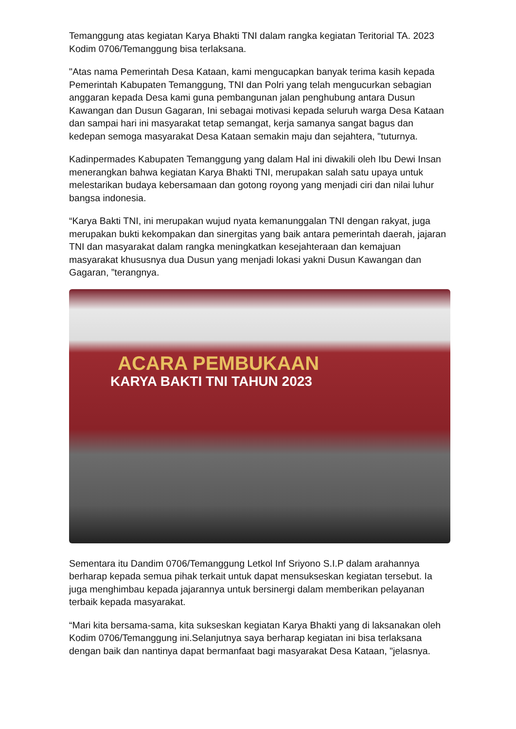Temanggung atas kegiatan Karya Bhakti TNI dalam rangka kegiatan Teritorial TA. 2023 Kodim 0706/Temanggung bisa terlaksana.
"Atas nama Pemerintah Desa Kataan, kami mengucapkan banyak terima kasih kepada Pemerintah Kabupaten Temanggung, TNI dan Polri yang telah mengucurkan sebagian anggaran kepada Desa kami guna pembangunan jalan penghubung antara Dusun Kawangan dan Dusun Gagaran, Ini sebagai motivasi kepada seluruh warga Desa Kataan dan sampai hari ini masyarakat tetap semangat, kerja samanya sangat bagus dan kedepan semoga masyarakat Desa Kataan semakin maju dan sejahtera, "tuturnya.
Kadinpermades Kabupaten Temanggung yang dalam Hal ini diwakili oleh Ibu Dewi Insan menerangkan bahwa kegiatan Karya Bhakti TNI, merupakan salah satu upaya untuk melestarikan budaya kebersamaan dan gotong royong yang menjadi ciri dan nilai luhur bangsa indonesia.
“Karya Bakti TNI, ini merupakan wujud nyata kemanunggalan TNI dengan rakyat, juga merupakan bukti kekompakan dan sinergitas yang baik antara pemerintah daerah, jajaran TNI dan masyarakat dalam rangka meningkatkan kesejahteraan dan kemajuan masyarakat khususnya dua Dusun yang menjadi lokasi yakni Dusun Kawangan dan Gagaran, ”terangnya.
ACARA PEMBUKAAN
KARYA BAKTI TNI TAHUN 2023
Sementara itu Dandim 0706/Temanggung Letkol Inf Sriyono S.I.P dalam arahannya berharap kepada semua pihak terkait untuk dapat mensukseskan kegiatan tersebut. Ia juga menghimbau kepada jajarannya untuk bersinergi dalam memberikan pelayanan terbaik kepada masyarakat.
“Mari kita bersama-sama, kita sukseskan kegiatan Karya Bhakti yang di laksanakan oleh Kodim 0706/Temanggung ini.Selanjutnya saya berharap kegiatan ini bisa terlaksana dengan baik dan nantinya dapat bermanfaat bagi masyarakat Desa Kataan, "jelasnya.